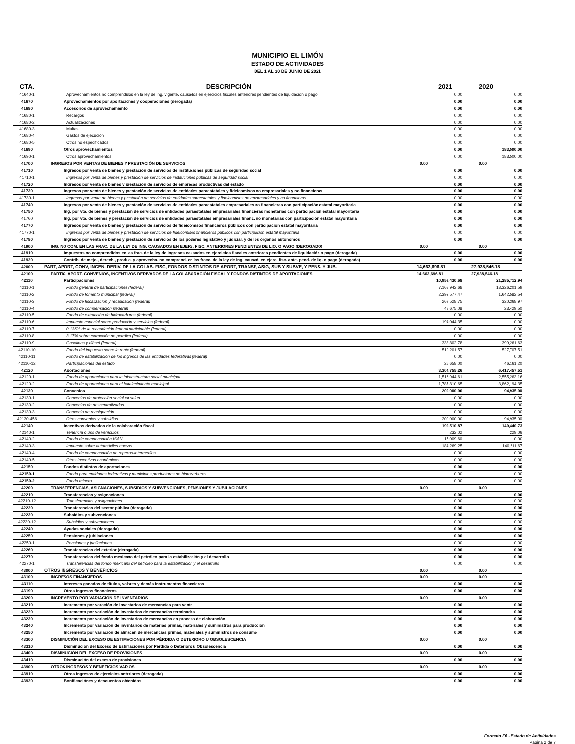MUNICIPIO EL LIMÓN
ESTADO DE ACTIVIDADES
DEL 1 AL 30 DE JUNIO DE 2021
| CTA. | DESCRIPCIÓN | 2021 | 2020 |
| --- | --- | --- | --- |
| 41640-1 | Aprovechamientos no comprendidos en la ley de ing. vigente, causados en ejercicios fiscales anteriores pendientes de liquidación o pago | 0.00 | 0.00 |
| 41670 | Aprovechamientos por aportaciones y cooperaciones (derogada) | 0.00 | 0.00 |
| 41680 | Accesorios de aprovechamiento | 0.00 | 0.00 |
| 41680-1 | Recargos | 0.00 | 0.00 |
| 41680-2 | Actualizaciones | 0.00 | 0.00 |
| 41680-3 | Multas | 0.00 | 0.00 |
| 41680-4 | Gastos de ejecución | 0.00 | 0.00 |
| 41680-5 | Otros no especificados | 0.00 | 0.00 |
| 41690 | Otros aprovechamientos | 0.00 | 183,500.00 |
| 41690-1 | Otros aprovechamientos | 0.00 | 183,500.00 |
| 41700 | INGRESOS POR VENTAS DE BIENES Y PRESTACIÓN DE SERVICIOS | 0.00 | 0.00 |
| 41710 | Ingresos por venta de bienes y prestación de servicios de instituciones públicas de seguridad social | 0.00 | 0.00 |
| 41710-1 | Ingresos por venta de bienes y prestación de servicios de instituciones públicas de seguridad social | 0.00 | 0.00 |
| 41720 | Ingresos por venta de bienes y prestación de servicios de empresas productivas del estado | 0.00 | 0.00 |
| 41730 | Ingresos por venta de bienes y prestación de servicios de entidades paraestatales y fideicomisos no empresariales y no financieros | 0.00 | 0.00 |
| 41730-1 | Ingresos por venta de bienes y prestación de servicios de entidades paraestatales y fideicomisos no empresariales y no financieros | 0.00 | 0.00 |
| 41740 | Ingresos por venta de bienes y prestación de servicios de entidades paraestatales empresariales no financieras con participación estatal mayoritaria | 0.00 | 0.00 |
| 41750 | Ing. por vta. de bienes y prestación de servicios de entidades paraestatales empresariales financieras monetarias con participación estatal mayoritaria | 0.00 | 0.00 |
| 41760 | Ing. por vta. de bienes y prestación de servicios de entidades paraestatales empresariales financ. no monetarias con participación estatal mayoritaria | 0.00 | 0.00 |
| 41770 | Ingresos por venta de bienes y prestación de servicios de fideicomisos financieros públicos con participación estatal mayoritaria | 0.00 | 0.00 |
| 41770-1 | Ingresos por venta de bienes y prestación de servicios de fideicomisos financieros públicos con participación estatal mayoritaria | 0.00 | 0.00 |
| 41780 | Ingresos por venta de bienes y prestación de servicios de los poderes legislativo y judicial, y de los órganos autónomos | 0.00 | 0.00 |
| 41900 | ING. NO COM. EN LAS FRAC. DE LA LEY DE ING. CAUSADOS EN EJERc. FISC. ANTERIORES PENDIENTES DE LIQ. O PAGO (DEROGADO) | 0.00 | 0.00 |
| 41910 | Impuestos no comprendidos en las frac. de la ley de ingresos causados en ejercicios fiscales anteriores pendientes de liquidación o pago (derogada) | 0.00 | 0.00 |
| 41920 | Contrib. de mejo., derech., produc. y aprovecha. no comprend. en las fracc. de la ley de ing. causad. en ejerc. fisc. ante. pend. de liq. o pago (derogada) | 0.00 | 0.00 |
| 42000 | PART, APORT, CONV, INCEN. DERIV. DE LA COLAB. FISC, FONDOS DISTINTOS DE APORT, TRANSF, ASIG, SUB Y SUBVE, Y PENS. Y JUB. | 14,663,696.81 | 27,938,546.18 |
| 42100 | PARTIC. APORT. CONVENIOS, INCENTIVOS DERIVADOS DE LA COLABORACIÓN FISCAL Y FONDOS DISTINTOS DE APORTACIONES. | 14,663,696.81 | 27,938,546.18 |
| 42110 | Participaciones | 10,959,430.68 | 21,285,712.94 |
| 42110-1 | Fondo general de participaciones (federal) | 7,168,942.68 | 18,326,201.59 |
| 42110-2 | Fondo de fomento municipal (federal) | 2,393,577.47 | 1,642,582.54 |
| 42110-3 | Fondo de fiscalización y recaudación (federal) | 269,528.75 | 320,368.97 |
| 42110-4 | Fondo de compensación (federal) | 48,675.08 | 23,429.50 |
| 42110-5 | Fondo de extracción de hidrocarburos (federal) | 0.00 | 0.00 |
| 42110-6 | Impuesto especial sobre producción y servicios (federal) | 194,044.35 | 0.00 |
| 42110-7 | 0.136% de la recaudación federal participable (federal) | 0.00 | 0.00 |
| 42110-8 | 3.17% sobre extracción de petróleo (federal) | 0.00 | 0.00 |
| 42110-9 | Gasolinas y diésel (federal) | 338,802.78 | 399,261.63 |
| 42110-10 | Fondo del impuesto sobre la renta (federal) | 519,201.57 | 527,707.51 |
| 42110-11 | Fondo de estabilización de los ingresos de las entidades federativas (federal) | 0.00 | 0.00 |
| 42110-12 | Participaciones del estado | 26,658.00 | 46,161.20 |
| 42120 | Aportaciones | 3,304,755.26 | 6,417,457.51 |
| 42120-1 | Fondo de aportaciones para la infraestructura social municipal | 1,516,944.61 | 2,555,263.16 |
| 42120-2 | Fondo de aportaciones para el fortalecimiento municipal | 1,787,810.65 | 3,862,194.35 |
| 42130 | Convenios | 200,000.00 | 94,935.00 |
| 42130-1 | Convenios de protección social en salud | 0.00 | 0.00 |
| 42130-2 | Convenios de descentralizados | 0.00 | 0.00 |
| 42130-3 | Convenio de reasignación | 0.00 | 0.00 |
| 42130-456 | Otros convenios y subsidios | 200,000.00 | 94,935.00 |
| 42140 | Incentivos derivados de la colaboración fiscal | 199,510.87 | 140,440.73 |
| 42140-1 | Tenencia o uso de vehículos | 232.02 | 229.06 |
| 42140-2 | Fondo de compensación ISAN | 15,009.60 | 0.00 |
| 42140-3 | Impuesto sobre automóviles nuevos | 184,269.25 | 140,211.67 |
| 42140-4 | Fondo de compensación de repecos-intermedios | 0.00 | 0.00 |
| 42140-5 | Otros incentivos económicos | 0.00 | 0.00 |
| 42150 | Fondos distintos de aportaciones | 0.00 | 0.00 |
| 42150-1 | Fondo para entidades federativas y municipios productores de hidrocarburos | 0.00 | 0.00 |
| 42150-2 | Fondo minero | 0.00 | 0.00 |
| 42200 | TRANSFERENCIAS, ASIGNACIONES, SUBSIDIOS Y SUBVENCIONES, PENSIONES Y JUBILACIONES | 0.00 | 0.00 |
| 42210 | Transferencias y asignaciones | 0.00 | 0.00 |
| 42210-12 | Transferencias y asignaciones | 0.00 | 0.00 |
| 42220 | Transferencias del sector público (derogada) | 0.00 | 0.00 |
| 42230 | Subsidios y subvenciones | 0.00 | 0.00 |
| 42230-12 | Subsidios y subvenciones | 0.00 | 0.00 |
| 42240 | Ayudas sociales (derogada) | 0.00 | 0.00 |
| 42250 | Pensiones y jubilaciones | 0.00 | 0.00 |
| 42250-1 | Pensiones y jubilaciones | 0.00 | 0.00 |
| 42260 | Transferencias del exterior (derogada) | 0.00 | 0.00 |
| 42270 | Transferencias del fondo mexicano del petróleo para la estabilización y el desarrollo | 0.00 | 0.00 |
| 42270-1 | Transferencias del fondo mexicano del petróleo para la estabilización y el desarrollo | 0.00 | 0.00 |
| 43000 | OTROS INGRESOS Y BENEFICIOS | 0.00 | 0.00 |
| 43100 | INGRESOS FINANCIEROS | 0.00 | 0.00 |
| 43110 | Intereses ganados de títulos, valores y demás instrumentos financieros | 0.00 | 0.00 |
| 43190 | Otros ingresos financieros | 0.00 | 0.00 |
| 43200 | INCREMENTO POR VARIACIÓN DE INVENTARIOS | 0.00 | 0.00 |
| 43210 | Incremento por varación de inventarios de mercancías para venta | 0.00 | 0.00 |
| 43220 | Incremento por variación de inventarios de mercancías terminadas | 0.00 | 0.00 |
| 43230 | Incremento por variación de inventarios de mercancías en proceso de elaboración | 0.00 | 0.00 |
| 43240 | Incremento por variación de inventarios de materias primas, materiales y suministros para producción | 0.00 | 0.00 |
| 43250 | Incremento por variación de almacén de mercancías primas, materiales y suministros de consumo | 0.00 | 0.00 |
| 43300 | DISMINUCIÓN DEL EXCESO DE ESTIMACIONES POR PÉRDIDA O DETERIORO U OBSOLESCENCIA | 0.00 | 0.00 |
| 43310 | Disminución del Exceso de Estimaciones por Pérdida o Deterioro u Obsolescencia | 0.00 | 0.00 |
| 43400 | DISMINUCIÓN DEL EXCESO DE PROVISIONES | 0.00 | 0.00 |
| 43410 | Disminución del exceso de provisiones | 0.00 | 0.00 |
| 43900 | OTROS INGRESOS Y BENEFICIOS VARIOS | 0.00 | 0.00 |
| 43910 | Otros ingresos de ejercicios anteriores (derogada) | 0.00 | 0.00 |
| 43920 | Bonificaciónes y descuentos obtenidos | 0.00 | 0.00 |
Formato F6 - Estado de Actividades
Pagina 2 de 7